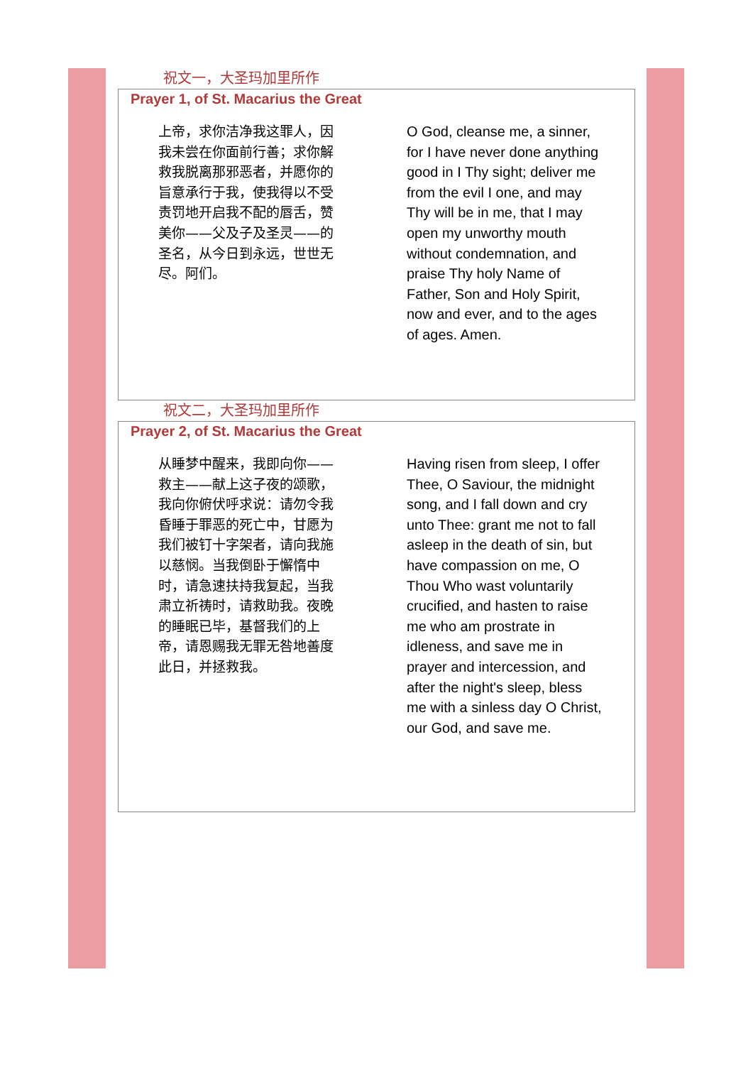祝文一，大圣玛加里所作
Prayer 1, of St. Macarius the Great
上帝，求你洁净我这罪人，因我未尝在你面前行善；求你解救我脱离那邪恶者，并愿你的旨意承行于我，使我得以不受责罚地开启我不配的唇舌，赞美你——父及子及圣灵——的圣名，从今日到永远，世世无尽。阿们。
O God, cleanse me, a sinner, for I have never done anything good in I Thy sight; deliver me from the evil I one, and may Thy will be in me, that I may open my unworthy mouth without condemnation, and praise Thy holy Name of Father, Son and Holy Spirit, now and ever, and to the ages of ages. Amen.
祝文二，大圣玛加里所作
Prayer 2, of St. Macarius the Great
从睡梦中醒来，我即向你——救主——献上这子夜的颂歌，我向你俯伏呼求说：请勿令我昏睡于罪恶的死亡中，甘愿为我们被钉十字架者，请向我施以慈悯。当我倒卧于懈惰中时，请急速扶持我复起，当我肃立祈祷时，请救助我。夜晚的睡眠已毕，基督我们的上帝，请恩赐我无罪无咎地善度此日，并拯救我。
Having risen from sleep, I offer Thee, O Saviour, the midnight song, and I fall down and cry unto Thee: grant me not to fall asleep in the death of sin, but have compassion on me, O Thou Who wast voluntarily crucified, and hasten to raise me who am prostrate in idleness, and save me in prayer and intercession, and after the night's sleep, bless me with a sinless day O Christ, our God, and save me.